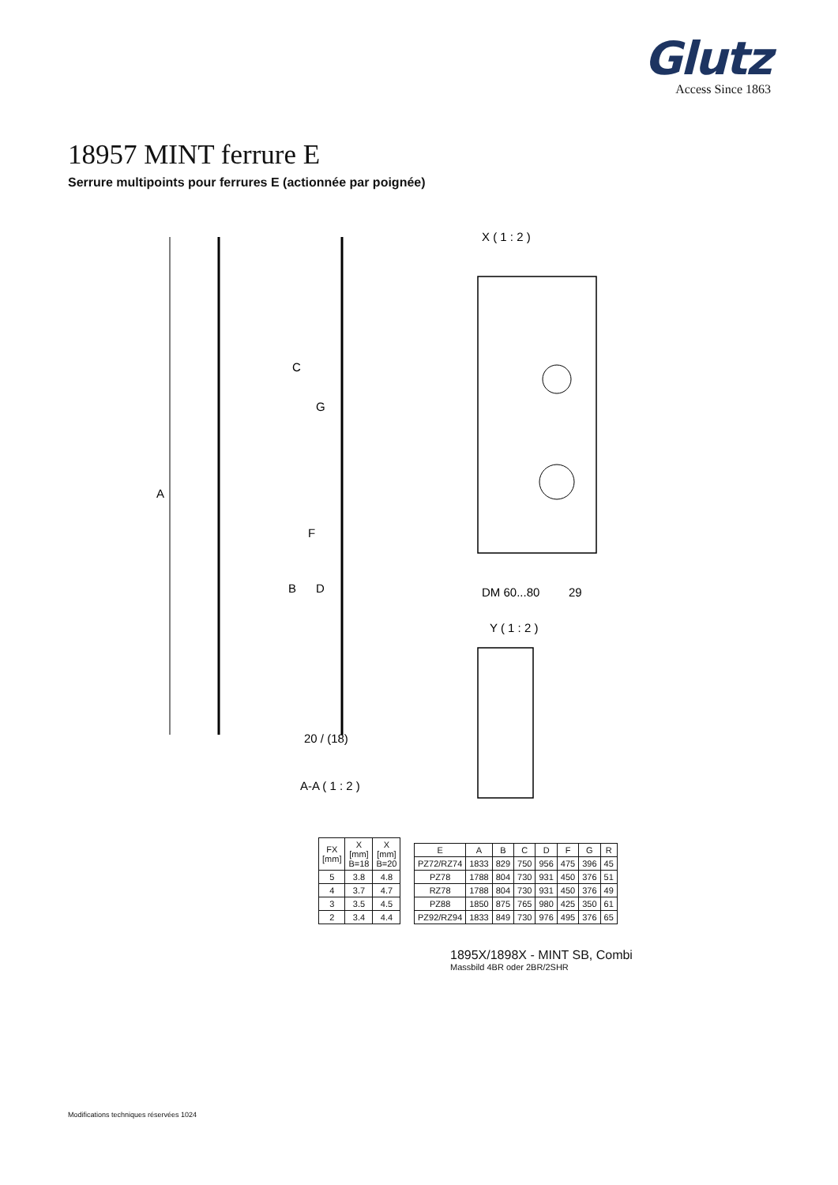Glutz
Access Since 1863
18957 MINT ferrure E
Serrure multipoints pour ferrures E (actionnée par poignée)
A
C
G
F
B
D
X ( 1 : 2 )
Y ( 1 : 2 )
20 / (18)
A-A ( 1 : 2 )
DM 60...80
29
| FX [mm] | X [mm] B=18 | X [mm] B=20 |
| --- | --- | --- |
| 5 | 3.8 | 4.8 |
| 4 | 3.7 | 4.7 |
| 3 | 3.5 | 4.5 |
| 2 | 3.4 | 4.4 |
| E | A | B | C | D | F | G | R |
| --- | --- | --- | --- | --- | --- | --- | --- |
| PZ72/RZ74 | 1833 | 829 | 750 | 956 | 475 | 396 | 45 |
| PZ78 | 1788 | 804 | 730 | 931 | 450 | 376 | 51 |
| RZ78 | 1788 | 804 | 730 | 931 | 450 | 376 | 49 |
| PZ88 | 1850 | 875 | 765 | 980 | 425 | 350 | 61 |
| PZ92/RZ94 | 1833 | 849 | 730 | 976 | 495 | 376 | 65 |
1895X/1898X - MINT SB, Combi
Massbild 4BR oder 2BR/2SHR
Modifications techniques réservées 1024